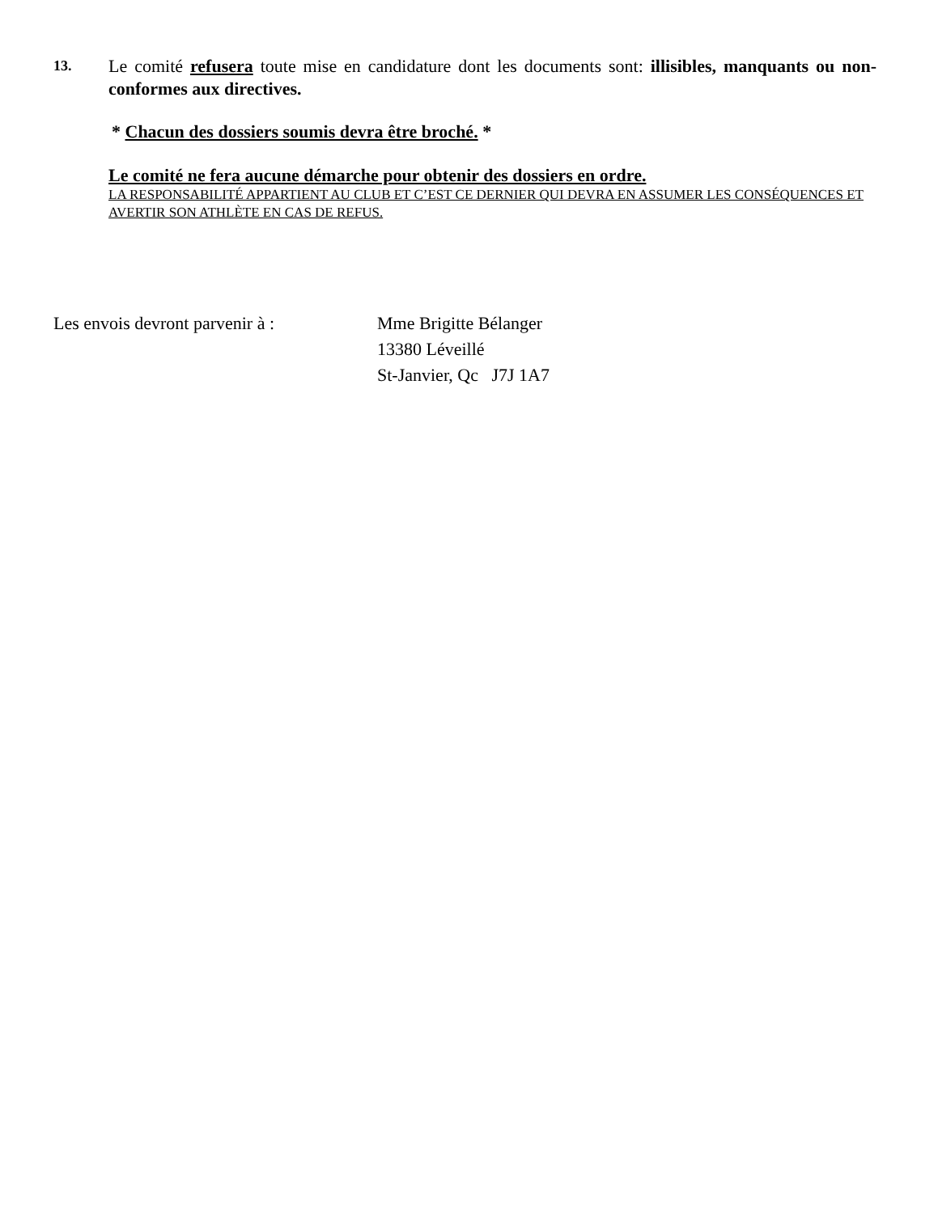13.
Le comité refusera toute mise en candidature dont les documents sont: illisibles, manquants ou non-conformes aux directives.
* Chacun des dossiers soumis devra être broché. *
Le comité ne fera aucune démarche pour obtenir des dossiers en ordre.
LA RESPONSABILITÉ APPARTIENT AU CLUB ET C’EST CE DERNIER QUI DEVRA EN ASSUMER LES CONSÉQUENCES ET AVERTIR SON ATHLÈTE EN CAS DE REFUS.
Les envois devront parvenir à :
Mme Brigitte Bélanger
13380 Léveillé
St-Janvier, Qc J7J 1A7